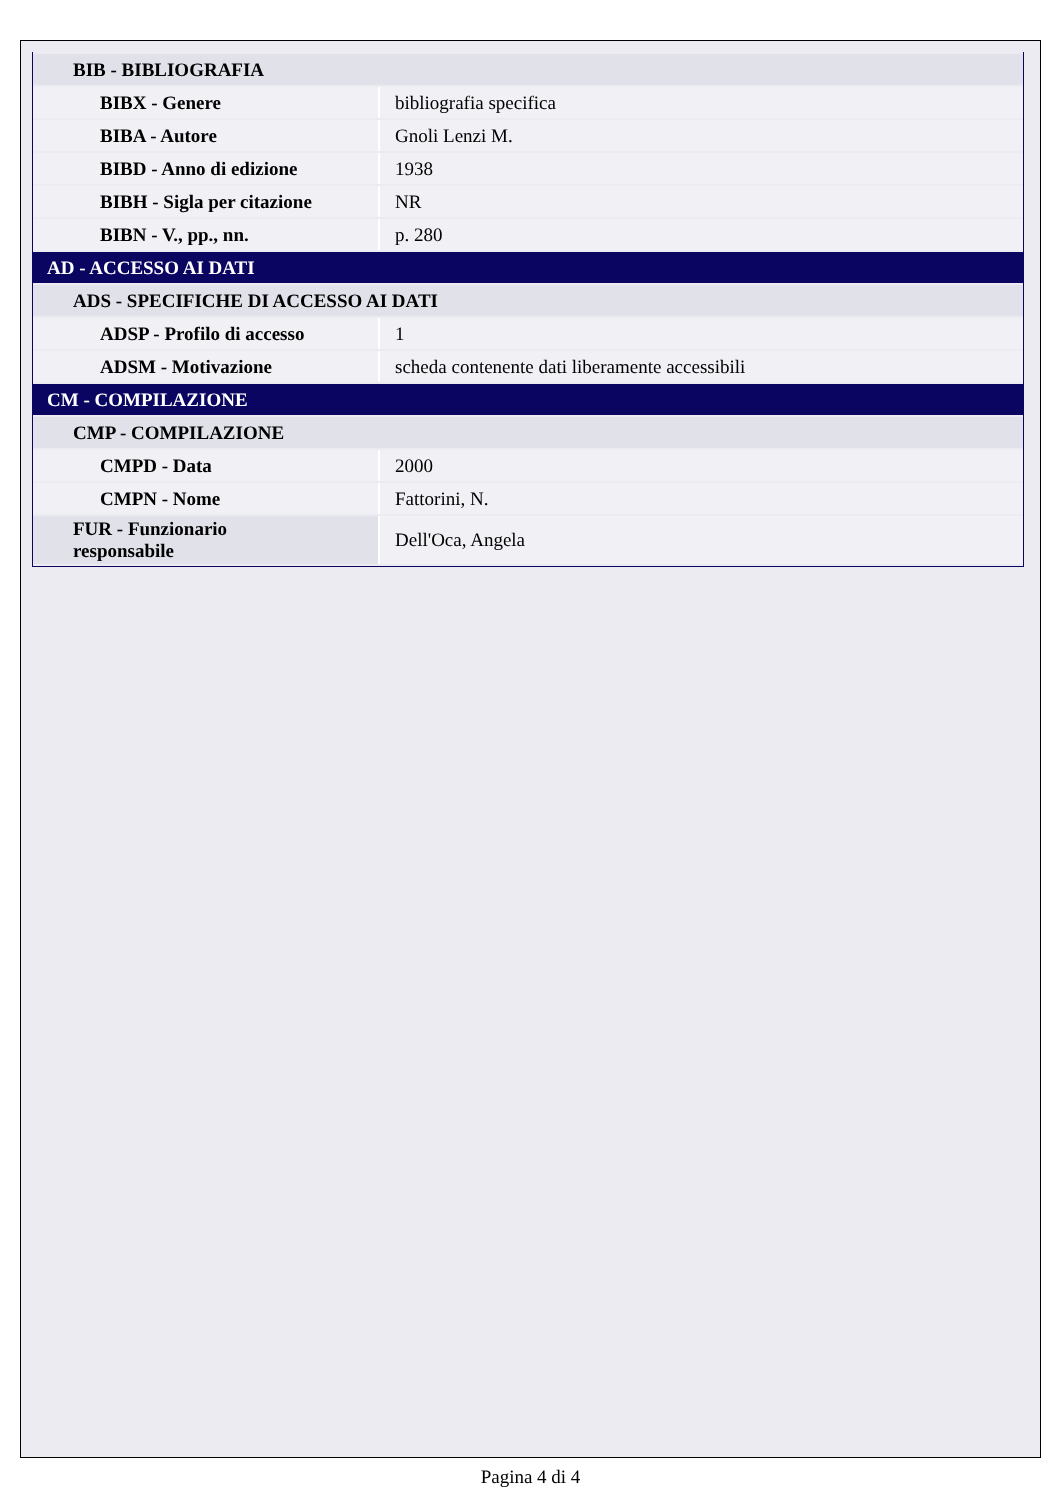| BIB - BIBLIOGRAFIA | |
| BIBX - Genere | bibliografia specifica |
| BIBA - Autore | Gnoli Lenzi M. |
| BIBD - Anno di edizione | 1938 |
| BIBH - Sigla per citazione | NR |
| BIBN - V., pp., nn. | p. 280 |
| AD - ACCESSO AI DATI | |
| ADS - SPECIFICHE DI ACCESSO AI DATI | |
| ADSP - Profilo di accesso | 1 |
| ADSM - Motivazione | scheda contenente dati liberamente accessibili |
| CM - COMPILAZIONE | |
| CMP - COMPILAZIONE | |
| CMPD - Data | 2000 |
| CMPN - Nome | Fattorini, N. |
| FUR - Funzionario responsabile | Dell'Oca, Angela |
Pagina 4 di 4